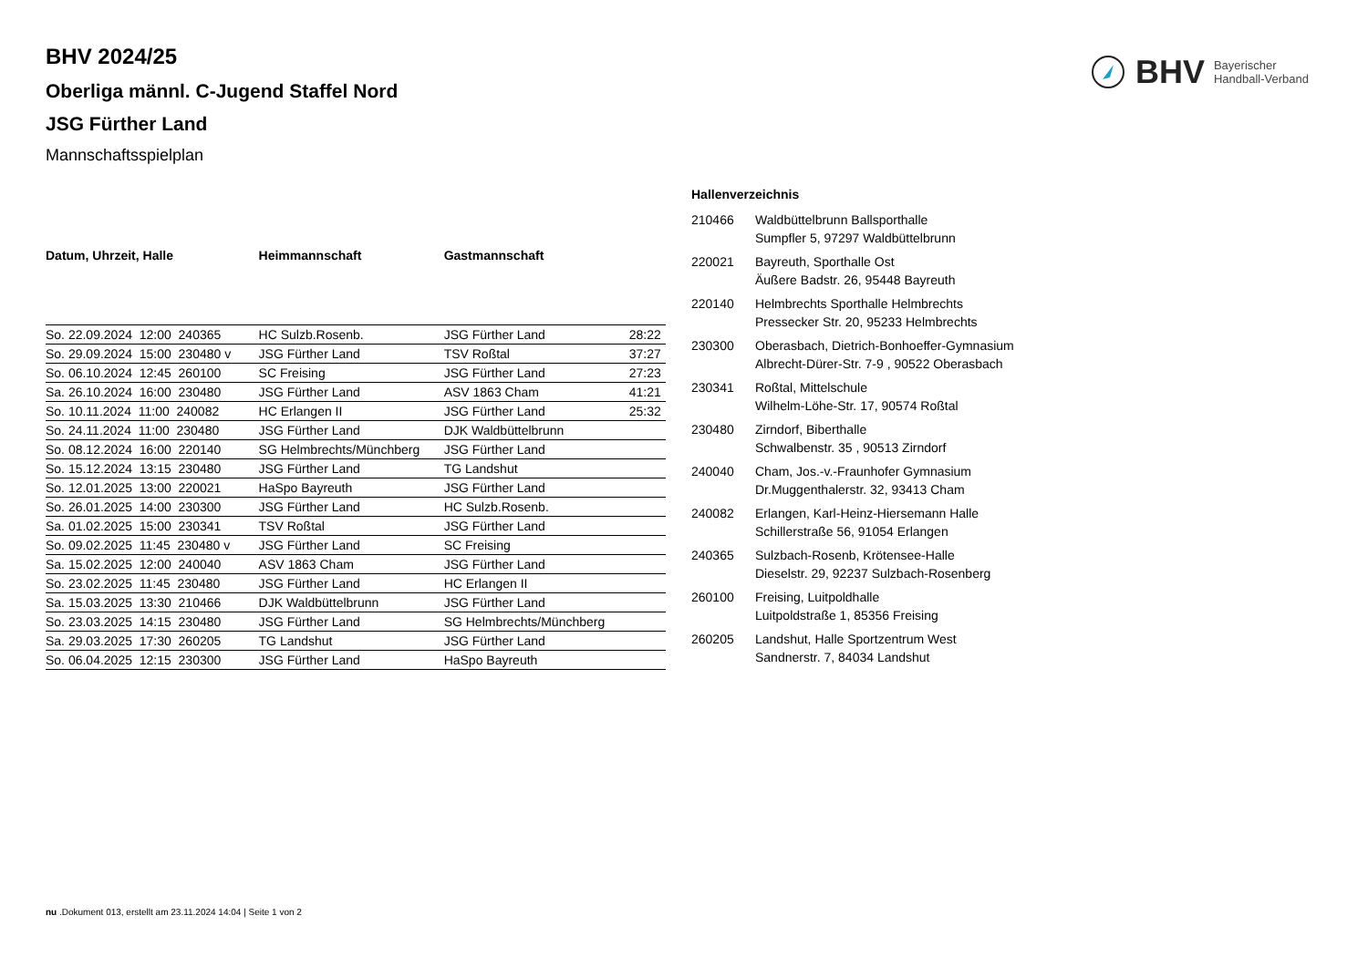BHV Bayerischer
Handball-Verband
BHV 2024/25
Oberliga männl. C-Jugend Staffel Nord
JSG Fürther Land
Mannschaftsspielplan
| Datum, Uhrzeit, Halle | Heimmannschaft | Gastmannschaft | |
| --- | --- | --- | --- |
| So. 22.09.2024 12:00 240365 | HC Sulzb.Rosenb. | JSG Fürther Land | 28:22 |
| So. 29.09.2024 15:00 230480 v | JSG Fürther Land | TSV Roßtal | 37:27 |
| So. 06.10.2024 12:45 260100 | SC Freising | JSG Fürther Land | 27:23 |
| Sa. 26.10.2024 16:00 230480 | JSG Fürther Land | ASV 1863 Cham | 41:21 |
| So. 10.11.2024 11:00 240082 | HC Erlangen II | JSG Fürther Land | 25:32 |
| So. 24.11.2024 11:00 230480 | JSG Fürther Land | DJK Waldbüttelbrunn | |
| So. 08.12.2024 16:00 220140 | SG Helmbrechts/Münchberg | JSG Fürther Land | |
| So. 15.12.2024 13:15 230480 | JSG Fürther Land | TG Landshut | |
| So. 12.01.2025 13:00 220021 | HaSpo Bayreuth | JSG Fürther Land | |
| So. 26.01.2025 14:00 230300 | JSG Fürther Land | HC Sulzb.Rosenb. | |
| Sa. 01.02.2025 15:00 230341 | TSV Roßtal | JSG Fürther Land | |
| So. 09.02.2025 11:45 230480 v | JSG Fürther Land | SC Freising | |
| Sa. 15.02.2025 12:00 240040 | ASV 1863 Cham | JSG Fürther Land | |
| So. 23.02.2025 11:45 230480 | JSG Fürther Land | HC Erlangen II | |
| Sa. 15.03.2025 13:30 210466 | DJK Waldbüttelbrunn | JSG Fürther Land | |
| So. 23.03.2025 14:15 230480 | JSG Fürther Land | SG Helmbrechts/Münchberg | |
| Sa. 29.03.2025 17:30 260205 | TG Landshut | JSG Fürther Land | |
| So. 06.04.2025 12:15 230300 | JSG Fürther Land | HaSpo Bayreuth | |
| Hallenverzeichnis | |
| --- | --- |
| 210466 | Waldbüttelbrunn Ballsporthalle Sumpfler 5, 97297 Waldbüttelbrunn |
| 220021 | Bayreuth, Sporthalle Ost Äußere Badstr. 26, 95448 Bayreuth |
| 220140 | Helmbrechts Sporthalle Helmbrechts Pressecker Str. 20, 95233 Helmbrechts |
| 230300 | Oberasbach, Dietrich-Bonhoeffer-Gymnasium Albrecht-Dürer-Str. 7-9 , 90522 Oberasbach |
| 230341 | Roßtal, Mittelschule Wilhelm-Löhe-Str. 17, 90574 Roßtal |
| 230480 | Zirndorf, Biberthalle Schwalbenstr. 35 , 90513 Zirndorf |
| 240040 | Cham, Jos.-v.-Fraunhofer Gymnasium Dr.Muggenthalerstr. 32, 93413 Cham |
| 240082 | Erlangen, Karl-Heinz-Hiersemann Halle Schillerstraße 56, 91054 Erlangen |
| 240365 | Sulzbach-Rosenb, Krötensee-Halle Dieselstr. 29, 92237 Sulzbach-Rosenberg |
| 260100 | Freising, Luitpoldhalle Luitpoldstraße 1, 85356 Freising |
| 260205 | Landshut, Halle Sportzentrum West Sandnerstr. 7, 84034 Landshut |
nu .Dokument 013, erstellt am 23.11.2024 14:04 | Seite 1 von 2